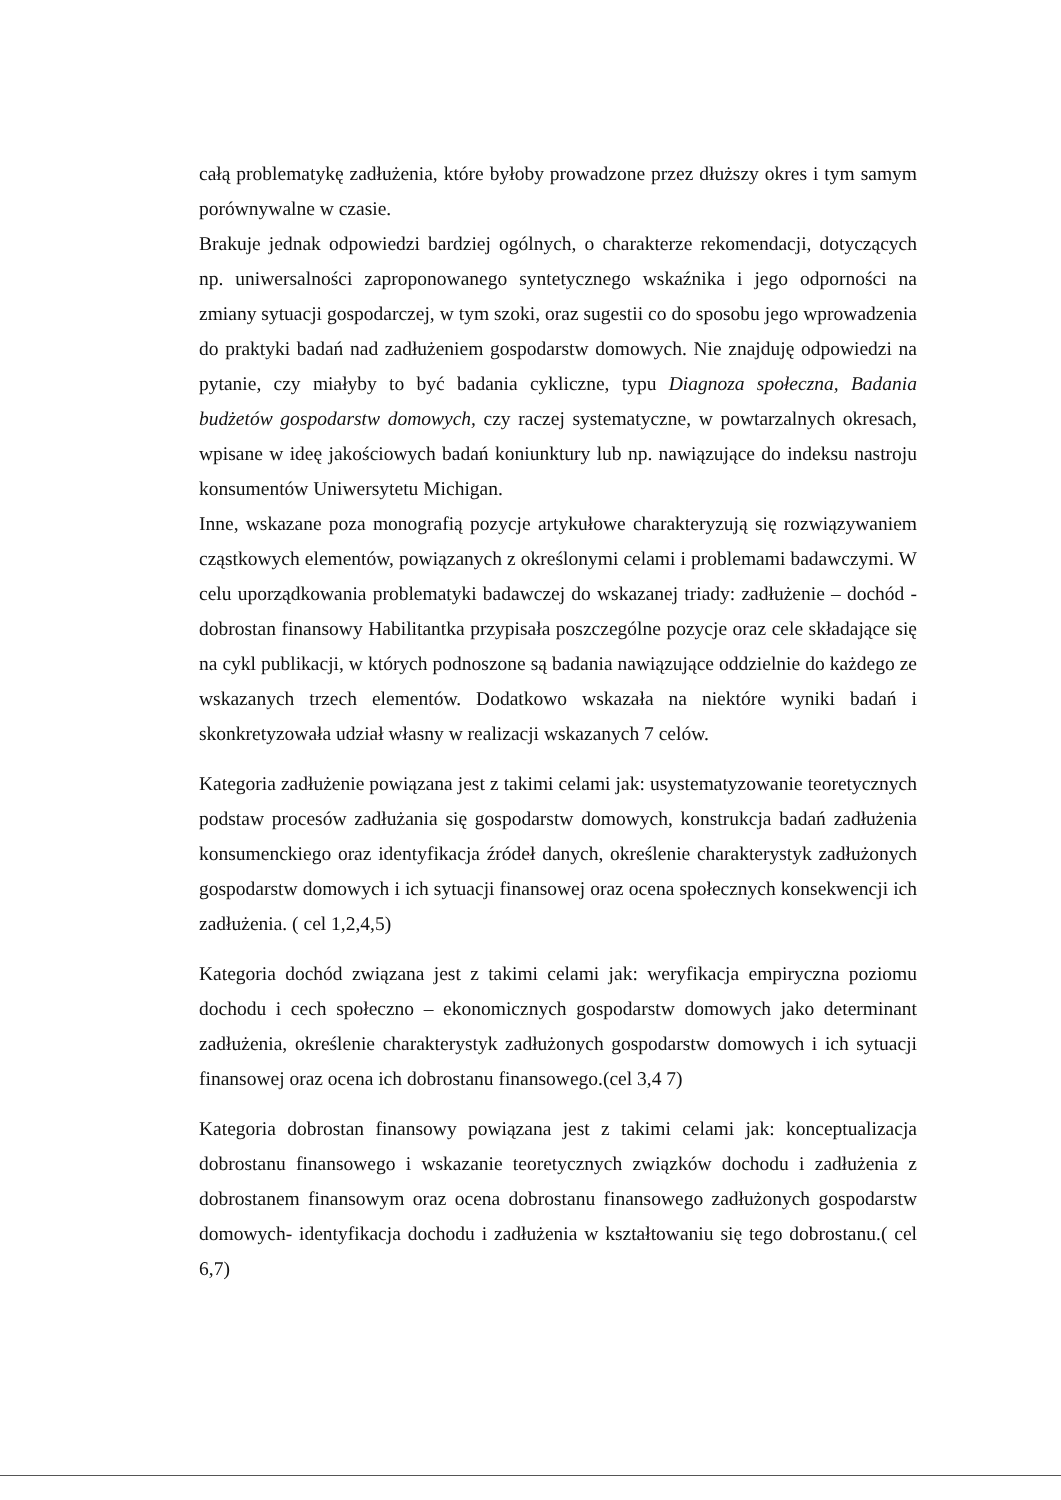całą problematykę zadłużenia, które byłoby prowadzone przez dłuższy okres i tym samym porównywalne w czasie.
Brakuje jednak odpowiedzi bardziej ogólnych, o charakterze rekomendacji, dotyczących np. uniwersalności zaproponowanego syntetycznego wskaźnika i jego odporności na zmiany sytuacji gospodarczej, w tym szoki, oraz sugestii co do sposobu jego wprowadzenia do praktyki badań nad zadłużeniem gospodarstw domowych. Nie znajduję odpowiedzi na pytanie, czy miałyby to być badania cykliczne, typu Diagnoza społeczna, Badania budżetów gospodarstw domowych, czy raczej systematyczne, w powtarzalnych okresach, wpisane w ideę jakościowych badań koniunktury lub np. nawiązujące do indeksu nastroju konsumentów Uniwersytetu Michigan.
Inne, wskazane poza monografią pozycje artykułowe charakteryzują się rozwiązywaniem cząstkowych elementów, powiązanych z określonymi celami i problemami badawczymi. W celu uporządkowania problematyki badawczej do wskazanej triady: zadłużenie – dochód - dobrostan finansowy Habilitantka przypisała poszczególne pozycje oraz cele składające się na cykl publikacji, w których podnoszone są badania nawiązujące oddzielnie do każdego ze wskazanych trzech elementów. Dodatkowo wskazała na niektóre wyniki badań i skonkretyzowała udział własny w realizacji wskazanych 7 celów.
Kategoria zadłużenie powiązana jest z takimi celami jak: usystematyzowanie teoretycznych podstaw procesów zadłużania się gospodarstw domowych, konstrukcja badań zadłużenia konsumenckiego oraz identyfikacja źródeł danych, określenie charakterystyk zadłużonych gospodarstw domowych i ich sytuacji finansowej oraz ocena społecznych konsekwencji ich zadłużenia. ( cel 1,2,4,5)
Kategoria dochód związana jest z takimi celami jak: weryfikacja empiryczna poziomu dochodu i cech społeczno – ekonomicznych gospodarstw domowych jako determinant zadłużenia, określenie charakterystyk zadłużonych gospodarstw domowych i ich sytuacji finansowej oraz ocena ich dobrostanu finansowego.(cel 3,4 7)
Kategoria dobrostan finansowy powiązana jest z takimi celami jak: konceptualizacja dobrostanu finansowego i wskazanie teoretycznych związków dochodu i zadłużenia z dobrostanem finansowym oraz ocena dobrostanu finansowego zadłużonych gospodarstw domowych- identyfikacja dochodu i zadłużenia w kształtowaniu się tego dobrostanu.( cel 6,7)